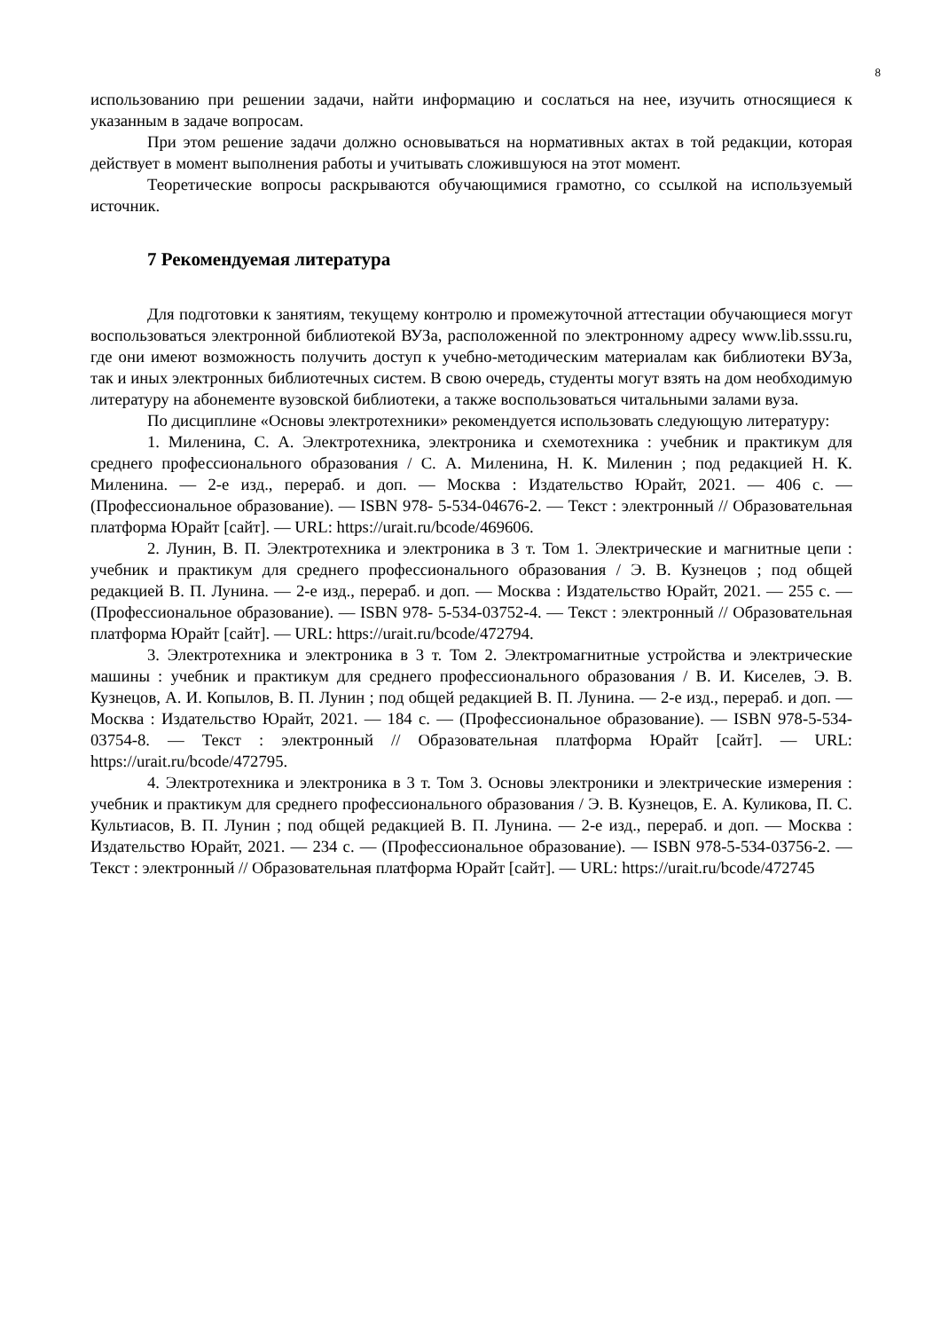8
использованию при решении задачи, найти информацию и сослаться на нее, изучить относящиеся к указанным в задаче вопросам.
При этом решение задачи должно основываться на нормативных актах в той редакции, которая действует в момент выполнения работы и учитывать сложившуюся на этот момент.
Теоретические вопросы раскрываются обучающимися грамотно, со ссылкой на используемый источник.
7 Рекомендуемая литература
Для подготовки к занятиям, текущему контролю и промежуточной аттестации обучающиеся могут воспользоваться электронной библиотекой ВУЗа, расположенной по электронному адресу www.lib.sssu.ru, где они имеют возможность получить доступ к учебно-методическим материалам как библиотеки ВУЗа, так и иных электронных библиотечных систем. В свою очередь, студенты могут взять на дом необходимую литературу на абонементе вузовской библиотеки, а также воспользоваться читальными залами вуза.
По дисциплине «Основы электротехники» рекомендуется использовать следующую литературу:
1. Миленина, С. А. Электротехника, электроника и схемотехника : учебник и практикум для среднего профессионального образования / С. А. Миленина, Н. К. Миленин ; под редакцией Н. К. Миленина. — 2-е изд., перераб. и доп. — Москва : Издательство Юрайт, 2021. — 406 с. — (Профессиональное образование). — ISBN 978- 5-534-04676-2. — Текст : электронный // Образовательная платформа Юрайт [сайт]. — URL: https://urait.ru/bcode/469606.
2. Лунин, В. П. Электротехника и электроника в 3 т. Том 1. Электрические и магнитные цепи : учебник и практикум для среднего профессионального образования / Э. В. Кузнецов ; под общей редакцией В. П. Лунина. — 2-е изд., перераб. и доп. — Москва : Издательство Юрайт, 2021. — 255 с. — (Профессиональное образование). — ISBN 978- 5-534-03752-4. — Текст : электронный // Образовательная платформа Юрайт [сайт]. — URL: https://urait.ru/bcode/472794.
3. Электротехника и электроника в 3 т. Том 2. Электромагнитные устройства и электрические машины : учебник и практикум для среднего профессионального образования / В. И. Киселев, Э. В. Кузнецов, А. И. Копылов, В. П. Лунин ; под общей редакцией В. П. Лунина. — 2-е изд., перераб. и доп. — Москва : Издательство Юрайт, 2021. — 184 с. — (Профессиональное образование). — ISBN 978-5-534-03754-8. — Текст : электронный // Образовательная платформа Юрайт [сайт]. — URL: https://urait.ru/bcode/472795.
4. Электротехника и электроника в 3 т. Том 3. Основы электроники и электрические измерения : учебник и практикум для среднего профессионального образования / Э. В. Кузнецов, Е. А. Куликова, П. С. Культиасов, В. П. Лунин ; под общей редакцией В. П. Лунина. — 2-е изд., перераб. и доп. — Москва : Издательство Юрайт, 2021. — 234 с. — (Профессиональное образование). — ISBN 978-5-534-03756-2. — Текст : электронный // Образовательная платформа Юрайт [сайт]. — URL: https://urait.ru/bcode/472745